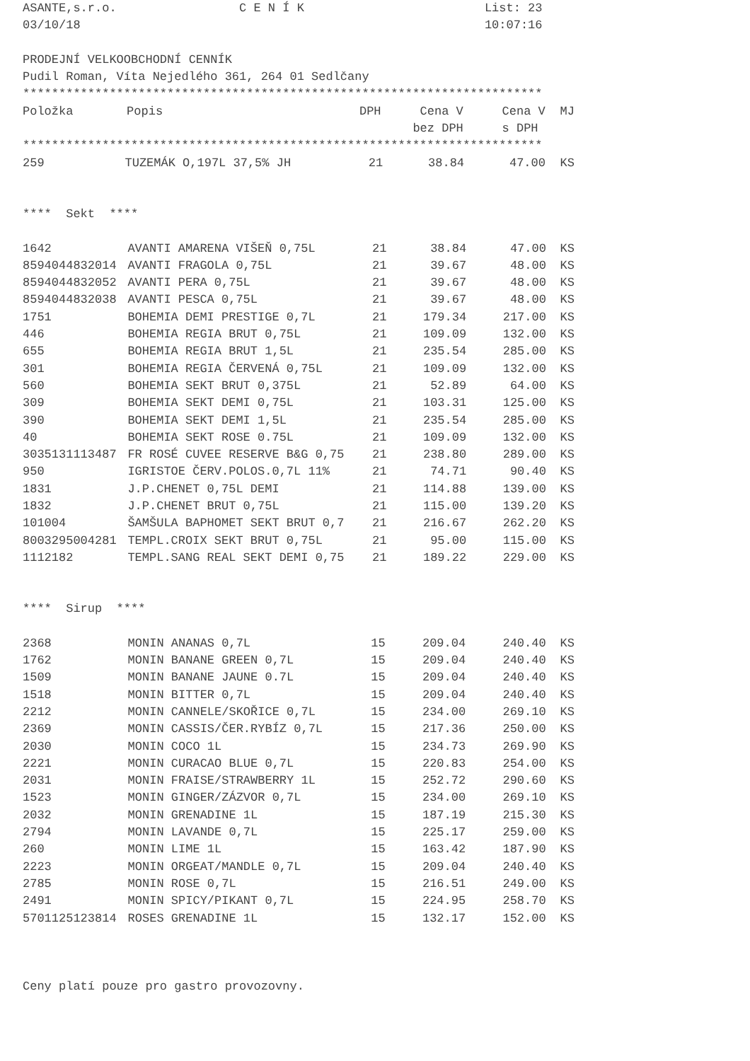ASANTE,s.r.o. C E N Í K List: 23
03/10/18 10:07:16
PRODEJNÍ VELKOOBCHODNÍ CENNÍK
Pudil Roman, Víta Nejedlého 361, 264 01 Sedlčany
************************************************************************
| Položka | Popis | DPH | Cena V | Cena V | MJ |
| --- | --- | --- | --- | --- | --- |
| | | | bez DPH | s DPH | |
************************************************************************
| 259 | TUZEMÁK O,197L 37,5% JH | 21 | 38.84 | 47.00 | KS |
**** Sekt ****
| 1642 | AVANTI AMARENA VIŠEŇ 0,75L | 21 | 38.84 | 47.00 | KS |
| 8594044832014 | AVANTI FRAGOLA 0,75L | 21 | 39.67 | 48.00 | KS |
| 8594044832052 | AVANTI PERA 0,75L | 21 | 39.67 | 48.00 | KS |
| 8594044832038 | AVANTI PESCA 0,75L | 21 | 39.67 | 48.00 | KS |
| 1751 | BOHEMIA DEMI PRESTIGE 0,7L | 21 | 179.34 | 217.00 | KS |
| 446 | BOHEMIA REGIA BRUT 0,75L | 21 | 109.09 | 132.00 | KS |
| 655 | BOHEMIA REGIA BRUT 1,5L | 21 | 235.54 | 285.00 | KS |
| 301 | BOHEMIA REGIA ČERVENÁ 0,75L | 21 | 109.09 | 132.00 | KS |
| 560 | BOHEMIA SEKT BRUT 0,375L | 21 | 52.89 | 64.00 | KS |
| 309 | BOHEMIA SEKT DEMI 0,75L | 21 | 103.31 | 125.00 | KS |
| 390 | BOHEMIA SEKT DEMI 1,5L | 21 | 235.54 | 285.00 | KS |
| 40 | BOHEMIA SEKT ROSE 0.75L | 21 | 109.09 | 132.00 | KS |
| 3035131113487 | FR ROSÉ CUVEE RESERVE B&G 0,75 | 21 | 238.80 | 289.00 | KS |
| 950 | IGRISTOE ČERV.POLOS.0,7L 11% | 21 | 74.71 | 90.40 | KS |
| 1831 | J.P.CHENET 0,75L DEMI | 21 | 114.88 | 139.00 | KS |
| 1832 | J.P.CHENET BRUT 0,75L | 21 | 115.00 | 139.20 | KS |
| 101004 | ŠAMŠULA BAPHOMET SEKT BRUT 0,7 | 21 | 216.67 | 262.20 | KS |
| 8003295004281 | TEMPL.CROIX SEKT BRUT 0,75L | 21 | 95.00 | 115.00 | KS |
| 1112182 | TEMPL.SANG REAL SEKT DEMI 0,75 | 21 | 189.22 | 229.00 | KS |
**** Sirup ****
| 2368 | MONIN ANANAS 0,7L | 15 | 209.04 | 240.40 | KS |
| 1762 | MONIN BANANE GREEN 0,7L | 15 | 209.04 | 240.40 | KS |
| 1509 | MONIN BANANE JAUNE 0.7L | 15 | 209.04 | 240.40 | KS |
| 1518 | MONIN BITTER 0,7L | 15 | 209.04 | 240.40 | KS |
| 2212 | MONIN CANNELE/SKOŘICE 0,7L | 15 | 234.00 | 269.10 | KS |
| 2369 | MONIN CASSIS/ČER.RYBÍZ 0,7L | 15 | 217.36 | 250.00 | KS |
| 2030 | MONIN COCO 1L | 15 | 234.73 | 269.90 | KS |
| 2221 | MONIN CURACAO BLUE 0,7L | 15 | 220.83 | 254.00 | KS |
| 2031 | MONIN FRAISE/STRAWBERRY 1L | 15 | 252.72 | 290.60 | KS |
| 1523 | MONIN GINGER/ZÁZVOR 0,7L | 15 | 234.00 | 269.10 | KS |
| 2032 | MONIN GRENADINE 1L | 15 | 187.19 | 215.30 | KS |
| 2794 | MONIN LAVANDE 0,7L | 15 | 225.17 | 259.00 | KS |
| 260 | MONIN LIME 1L | 15 | 163.42 | 187.90 | KS |
| 2223 | MONIN ORGEAT/MANDLE 0,7L | 15 | 209.04 | 240.40 | KS |
| 2785 | MONIN ROSE 0,7L | 15 | 216.51 | 249.00 | KS |
| 2491 | MONIN SPICY/PIKANT 0,7L | 15 | 224.95 | 258.70 | KS |
| 5701125123814 | ROSES GRENADINE 1L | 15 | 132.17 | 152.00 | KS |
Ceny platí pouze pro gastro provozovny.